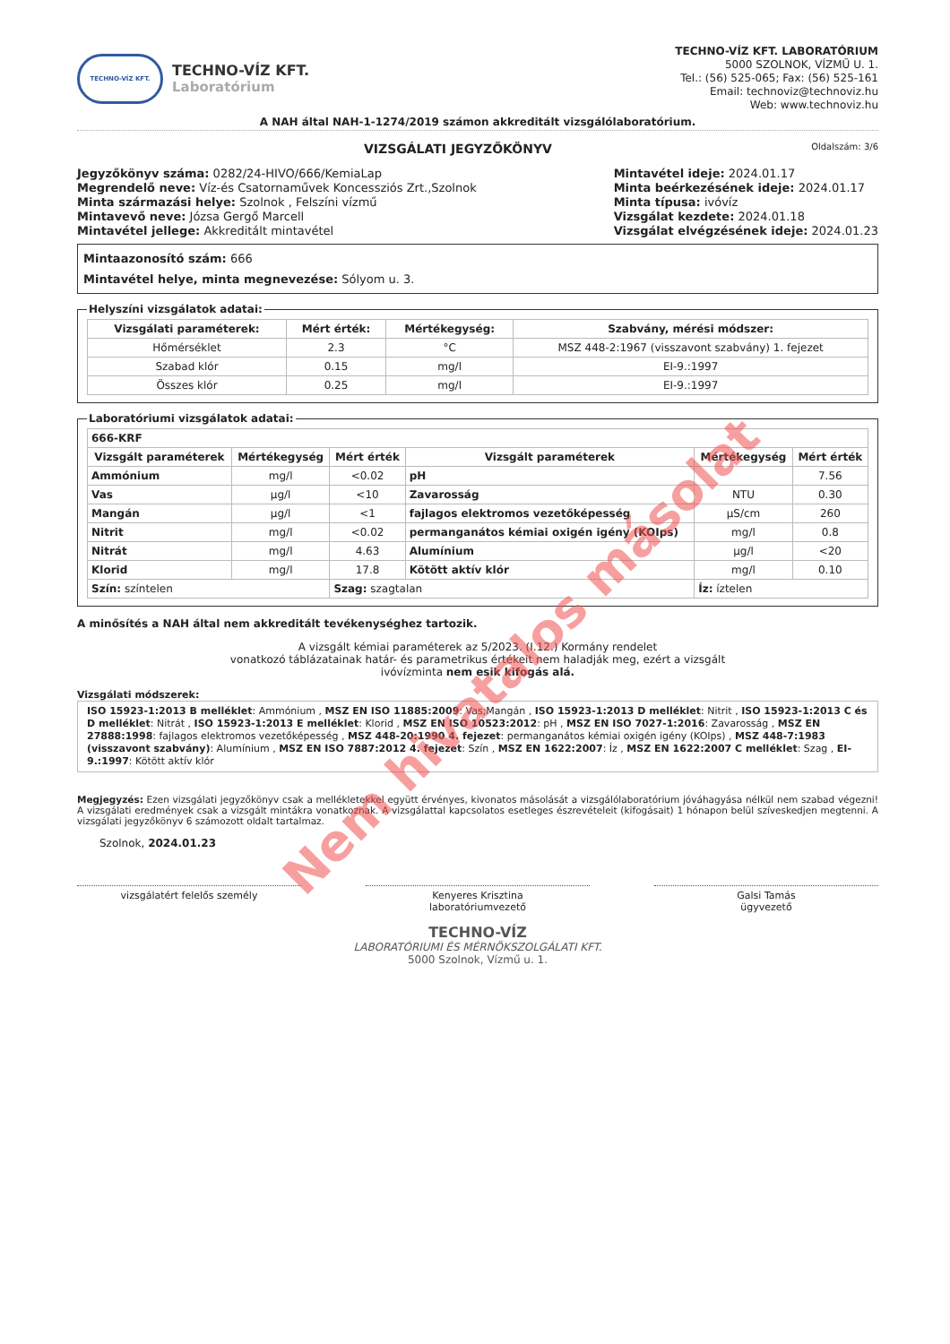TECHNO-VÍZ KFT.
TECHNO-VÍZ KFT.
Laboratórium
TECHNO-VÍZ KFT. LABORATÓRIUM
5000 SZOLNOK, VÍZMŰ U. 1.
Tel.: (56) 525-065; Fax: (56) 525-161
Email: technoviz@technoviz.hu
Web: www.technoviz.hu
A NAH által NAH-1-1274/2019 számon akkreditált vizsgálólaboratórium.
VIZSGÁLATI JEGYZŐKÖNYV
Oldalszám: 3/6
Jegyzőkönyv száma: 0282/24-HIVO/666/KemiaLap
Megrendelő neve: Víz-és Csatornaművek Koncessziós Zrt.,Szolnok
Minta származási helye: Szolnok , Felszíni vízmű
Mintavevő neve: Józsa Gergő Marcell
Mintavétel jellege: Akkreditált mintavétel
Mintavétel ideje: 2024.01.17
Minta beérkezésének ideje: 2024.01.17
Minta típusa: ivóvíz
Vizsgálat kezdete: 2024.01.18
Vizsgálat elvégzésének ideje: 2024.01.23
Mintaazonosító szám: 666
Mintavétel helye, minta megnevezése: Sólyom u. 3.
Helyszíni vizsgálatok adatai:
| Vizsgálati paraméterek: | Mért érték: | Mértékegység: | Szabvány, mérési módszer: |
| --- | --- | --- | --- |
| Hőmérséklet | 2.3 | °C | MSZ 448-2:1967 (visszavont szabvány) 1. fejezet |
| Szabad klór | 0.15 | mg/l | EI-9.:1997 |
| Összes klór | 0.25 | mg/l | EI-9.:1997 |
Laboratóriumi vizsgálatok adatai:
| 666-KRF | | | | | |
| --- | --- | --- | --- | --- | --- |
| Vizsgált paraméterek | Mértékegység | Mért érték | Vizsgált paraméterek | Mértékegység | Mért érték |
| Ammónium | mg/l | <0.02 | pH | | 7.56 |
| Vas | µg/l | <10 | Zavarosság | NTU | 0.30 |
| Mangán | µg/l | <1 | fajlagos elektromos vezetőképesség | µS/cm | 260 |
| Nitrit | mg/l | <0.02 | permanganátos kémiai oxigén igény (KOIps) | mg/l | 0.8 |
| Nitrát | mg/l | 4.63 | Alumínium | µg/l | <20 |
| Klorid | mg/l | 17.8 | Kötött aktív klór | mg/l | 0.10 |
| Szín: színtelen | | Szag: szagtalan | | Íz: íztelen | |
A minősítés a NAH által nem akkreditált tevékenységhez tartozik.
A vizsgált kémiai paraméterek az 5/2023. (I.12.) Kormány rendelet
vonatkozó táblázatainak határ- és parametrikus értékeit nem haladják meg, ezért a vizsgált
ivóvízminta nem esik kifogás alá.
Vizsgálati módszerek:
ISO 15923-1:2013 B melléklet: Ammónium , MSZ EN ISO 11885:2009: Vas;Mangán , ISO 15923-1:2013 D melléklet: Nitrit , ISO 15923-1:2013 C és D melléklet: Nitrát , ISO 15923-1:2013 E melléklet: Klorid , MSZ EN ISO 10523:2012: pH , MSZ EN ISO 7027-1:2016: Zavarosság , MSZ EN 27888:1998: fajlagos elektromos vezetőképesség , MSZ 448-20:1990 4. fejezet: permanganátos kémiai oxigén igény (KOIps) , MSZ 448-7:1983 (visszavont szabvány): Alumínium , MSZ EN ISO 7887:2012 4. fejezet: Szín , MSZ EN 1622:2007: Íz , MSZ EN 1622:2007 C melléklet: Szag , EI-9.:1997: Kötött aktív klór
Megjegyzés: Ezen vizsgálati jegyzőkönyv csak a mellékletekkel együtt érvényes, kivonatos másolását a vizsgálólaboratórium jóváhagyása nélkül nem szabad végezni! A vizsgálati eredmények csak a vizsgált mintákra vonatkoznak. A vizsgálattal kapcsolatos esetleges észrevételeit (kifogásait) 1 hónapon belül szíveskedjen megtenni. A vizsgálati jegyzőkönyv 6 számozott oldalt tartalmaz.
Szolnok, 2024.01.23
vizsgálatért felelős személy Kenyeres Krisztina
laboratóriumvezető
Galsi Tamás
ügyvezető
TECHNO-VÍZ
LABORATÓRIUMI ÉS MÉRNÖKSZOLGÁLATI KFT.
5000 Szolnok, Vízmű u. 1.
Nem hivatalos másolat